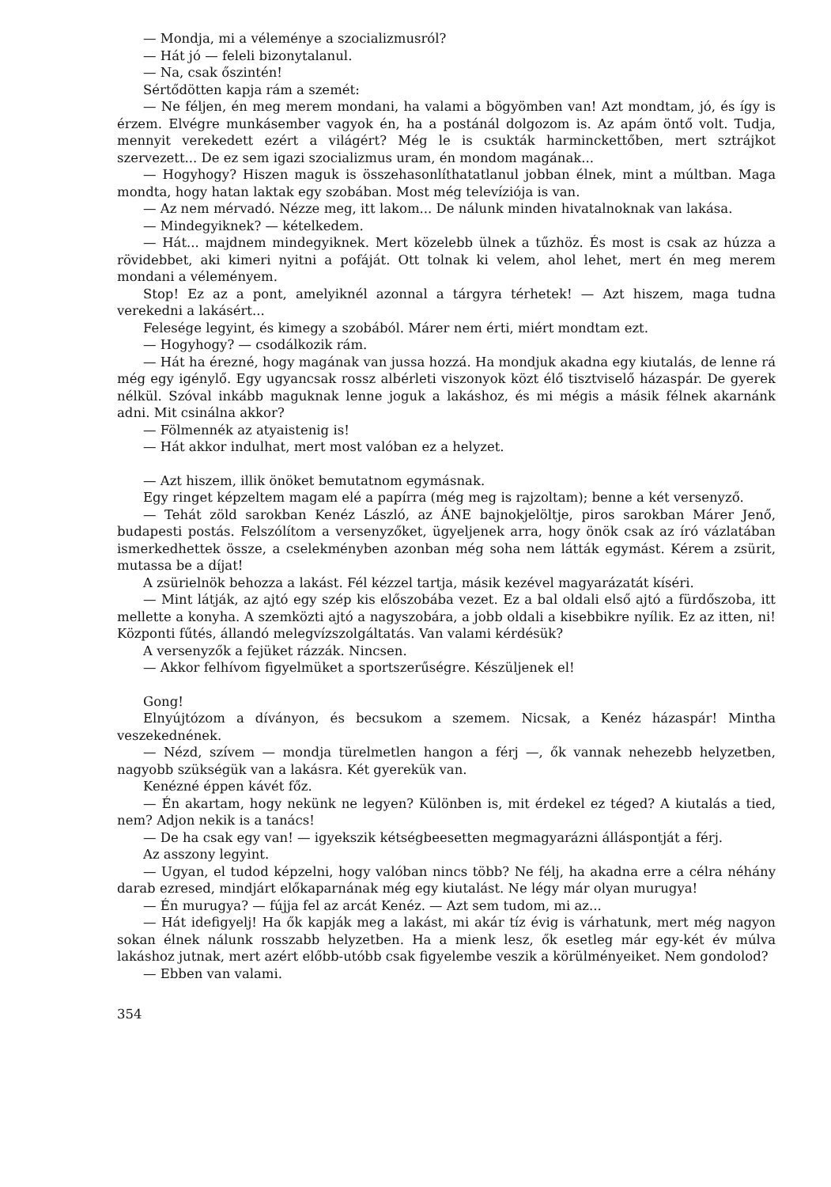— Mondja, mi a véleménye a szocializmusról?
— Hát jó — feleli bizonytalanul.
— Na, csak őszintén!
Sértődötten kapja rám a szemét:
— Ne féljen, én meg merem mondani, ha valami a bögyömben van! Azt mondtam, jó, és így is érzem. Elvégre munkásember vagyok én, ha a postánál dolgozom is. Az apám öntő volt. Tudja, mennyit verekedett ezért a világért? Még le is csukták harminckettőben, mert sztrájkot szervezett... De ez sem igazi szocializmus uram, én mondom magának...
— Hogyhogy? Hiszen maguk is összehasonlíthatatlanul jobban élnek, mint a múltban. Maga mondta, hogy hatan laktak egy szobában. Most még televíziója is van.
— Az nem mérvadó. Nézze meg, itt lakom... De nálunk minden hivatalnoknak van lakása.
— Mindegyiknek? — kételkedem.
— Hát... majdnem mindegyiknek. Mert közelebb ülnek a tűzhöz. És most is csak az húzza a rövidebbet, aki kimeri nyitni a pofáját. Ott tolnak ki velem, ahol lehet, mert én meg merem mondani a véleményem.
Stop! Ez az a pont, amelyiknél azonnal a tárgyra térhetek! — Azt hiszem, maga tudna verekedni a lakásért...
Felesége legyint, és kimegy a szobából. Márer nem érti, miért mondtam ezt.
— Hogyhogy? — csodálkozik rám.
— Hát ha érezné, hogy magának van jussa hozzá. Ha mondjuk akadna egy kiutalás, de lenne rá még egy igénylő. Egy ugyancsak rossz albérleti viszonyok közt élő tisztviselő házaspár. De gyerek nélkül. Szóval inkább maguknak lenne joguk a lakáshoz, és mi mégis a másik félnek akarnánk adni. Mit csinálna akkor?
— Fölmennék az atyaistenig is!
— Hát akkor indulhat, mert most valóban ez a helyzet.
— Azt hiszem, illik önöket bemutatnom egymásnak.
Egy ringet képzeltem magam elé a papírra (még meg is rajzoltam); benne a két versenyző.
— Tehát zöld sarokban Kenéz László, az ÁNE bajnokjelöltje, piros sarokban Márer Jenő, budapesti postás. Felszólítom a versenyzőket, ügyeljenek arra, hogy önök csak az író vázlatában ismerkedhettek össze, a cselekményben azonban még soha nem látták egymást. Kérem a zsürit, mutassa be a díjat!
A zsürielnök behozza a lakást. Fél kézzel tartja, másik kezével magyarázatát kíséri.
— Mint látják, az ajtó egy szép kis előszobába vezet. Ez a bal oldali első ajtó a fürdőszoba, itt mellette a konyha. A szemközti ajtó a nagyszobára, a jobb oldali a kisebbikre nyílik. Ez az itten, ni! Központi fűtés, állandó melegvízszolgáltatás. Van valami kérdésük?
A versenyzők a fejüket rázzák. Nincsen.
— Akkor felhívom figyelmüket a sportszerűségre. Készüljenek el!
Gong!
Elnyújtózom a díványon, és becsukom a szemem. Nicsak, a Kenéz házaspár! Mintha veszekednének.
— Nézd, szívem — mondja türelmetlen hangon a férj —, ők vannak nehezebb helyzetben, nagyobb szükségük van a lakásra. Két gyerekük van.
Kenézné éppen kávét főz.
— Én akartam, hogy nekünk ne legyen? Különben is, mit érdekel ez téged? A kiutalás a tied, nem? Adjon nekik is a tanács!
— De ha csak egy van! — igyekszik kétségbeesetten megmagyarázni álláspontját a férj.
Az asszony legyint.
— Ugyan, el tudod képzelni, hogy valóban nincs több? Ne félj, ha akadna erre a célra néhány darab ezresed, mindjárt előkaparnának még egy kiutalást. Ne légy már olyan murugya!
— Én murugya? — fújja fel az arcát Kenéz. — Azt sem tudom, mi az...
— Hát idefigyelj! Ha ők kapják meg a lakást, mi akár tíz évig is várhatunk, mert még nagyon sokan élnek nálunk rosszabb helyzetben. Ha a mienk lesz, ők esetleg már egy-két év múlva lakáshoz jutnak, mert azért előbb-utóbb csak figyelembe veszik a körülményeiket. Nem gondolod?
— Ebben van valami.
354